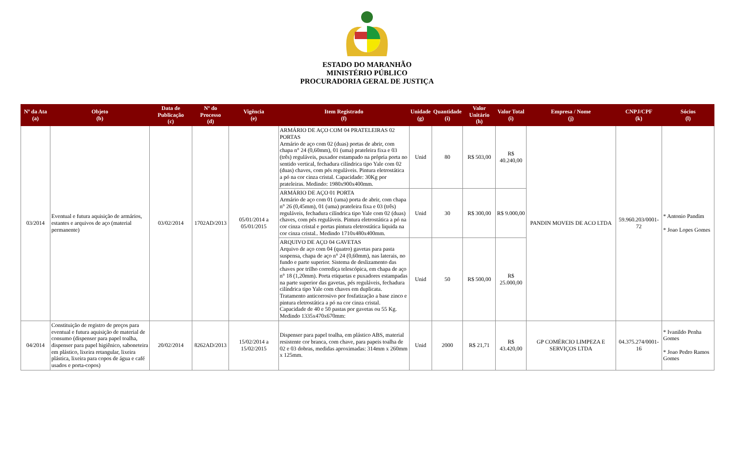ESTADO DO MARANHÃO
MINISTÉRIO PÚBLICO
PROCURADORIA GERAL DE JUSTIÇA
| Nº da Ata (a) | Objeto (b) | Data de Publicação (c) | Nº do Processo (d) | Vigência (e) | Item Registrado (f) | Unidade (g) | Quantidade (i) | Valor Unitário (h) | Valor Total (i) | Empresa / Nome (j) | CNPJ/CPF (k) | Sócios (l) |
| --- | --- | --- | --- | --- | --- | --- | --- | --- | --- | --- | --- | --- |
| 03/2014 | Eventual e futura aquisição de armários, estantes e arquivos de aço (material permanente) | 03/02/2014 | 1702AD/2013 | 05/01/2014 a 05/01/2015 | ARMÁRIO DE AÇO COM 04 PRATELEIRAS 02 PORTAS Armário de aço com 02 (duas) portas de abrir, com chapa n° 24 (0,60mm), 01 (uma) prateleira fixa e 03 (três) reguláveis, puxador estampado na própria porta no sentido vertical, fechadura cilíndrica tipo Yale com 02 (duas) chaves, com pés reguláveis. Pintura eletrostática a pó na cor cinza cristal. Capacidade: 30Kg por prateleiras. Medindo: 1980x900x400mm. | Unid | 80 | R$ 503,00 | R$ 40.240,00 | PANDIN MOVEIS DE ACO LTDA | 59.960.203/0001-72 | * Antonio Pandim * Joao Lopes Gomes |
| | | | | | ARMÁRIO DE AÇO 01 PORTA Armário de aço com 01 (uma) porta de abrir, com chapa n° 26 (0,45mm), 01 (uma) prateleira fixa e 03 (três) reguláveis, fechadura cilíndrica tipo Yale com 02 (duas) chaves, com pés reguláveis. Pintura eletrostática a pó na cor cinza cristal e portas pintura eletrostática liquida na cor cinza cristal.. Medindo 1710x480x400mm. | Unid | 30 | R$ 300,00 | R$ 9.000,00 | | | |
| | | | | | ARQUIVO DE AÇO 04 GAVETAS Arquivo de aço com 04 (quatro) gavetas para pasta suspensa, chapa de aço n° 24 (0,60mm), nas laterais, no fundo e parte superior. Sistema de deslizamento das chaves por trilho corrediça telescópica, em chapa de aço n° 18 (1,20mm). Porta etiquetas e puxadores estampadas na parte superior das gavetas, pés reguláveis, fechadura cilíndrica tipo Yale com chaves em duplicata. Tratamento anticorrosivo por fosfatização a base zinco e pintura eletrostática a pó na cor cinza cristal. Capacidade de 40 e 50 pastas por gavetas ou 55 Kg. Medindo 1335x470x670mm: | Unid | 50 | R$ 500,00 | R$ 25.000,00 | | | |
| 04/2014 | Constituição de registro de preços para eventual e futura aquisição de material de consumo (dispenser para papel toalha, dispenser para papel higiênico, saboneteira em plástico, lixeira retangular, lixeira plástica, lixeira para copos de água e café usados e porta-copos) | 20/02/2014 | 8262AD/2013 | 15/02/2014 a 15/02/2015 | Dispenser para papel toalha, em plástico ABS, material resistente cor branca, com chave, para papeis toalha de 02 e 03 dobras, medidas aproximadas: 314mm x 260mm x 125mm. | Unid | 2000 | R$ 21,71 | R$ 43.420,00 | GP COMÉRCIO LIMPEZA E SERVIÇOS LTDA | 04.375.274/0001-16 | * Ivanildo Penha Gomes * Joao Pedro Ramos Gomes |